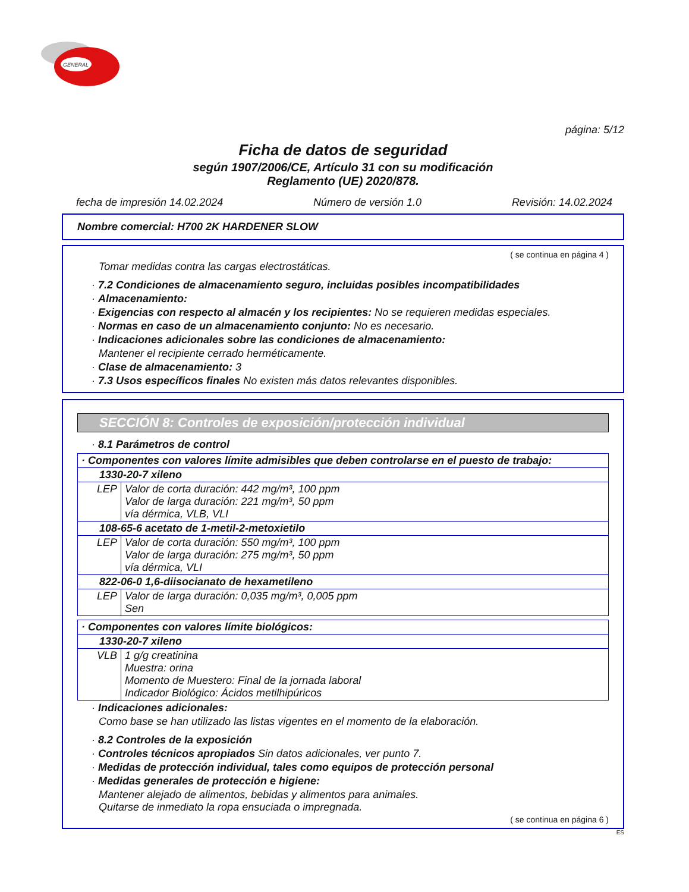GENERAL
página: 5/12
Ficha de datos de seguridad
según 1907/2006/CE, Artículo 31 con su modificación
Reglamento (UE) 2020/878.
fecha de impresión 14.02.2024 Número de versión 1.0 Revisión: 14.02.2024
Nombre comercial: H700 2K HARDENER SLOW
( se continua en página 4 )
Tomar medidas contra las cargas electrostáticas.
· 7.2 Condiciones de almacenamiento seguro, incluidas posibles incompatibilidades
· Almacenamiento:
· Exigencias con respecto al almacén y los recipientes: No se requieren medidas especiales.
· Normas en caso de un almacenamiento conjunto: No es necesario.
· Indicaciones adicionales sobre las condiciones de almacenamiento:
Mantener el recipiente cerrado herméticamente.
· Clase de almacenamiento: 3
· 7.3 Usos específicos finales No existen más datos relevantes disponibles.
SECCIÓN 8: Controles de exposición/protección individual
· 8.1 Parámetros de control
| · Componentes con valores límite admisibles que deben controlarse en el puesto de trabajo: | |
| 1330-20-7 xileno | |
| LEP | Valor de corta duración: 442 mg/m³, 100 ppm Valor de larga duración: 221 mg/m³, 50 ppm vía dérmica, VLB, VLI |
| 108-65-6 acetato de 1-metil-2-metoxietilo | |
| LEP | Valor de corta duración: 550 mg/m³, 100 ppm Valor de larga duración: 275 mg/m³, 50 ppm vía dérmica, VLI |
| 822-06-0 1,6-diisocianato de hexametileno | |
| LEP | Valor de larga duración: 0,035 mg/m³, 0,005 ppm Sen |
| · Componentes con valores límite biológicos: | |
| 1330-20-7 xileno | |
| VLB | 1 g/g creatinina Muestra: orina Momento de Muestero: Final de la jornada laboral Indicador Biológico: Ácidos metilhipúricos |
· Indicaciones adicionales:
Como base se han utilizado las listas vigentes en el momento de la elaboración.
· 8.2 Controles de la exposición
· Controles técnicos apropiados Sin datos adicionales, ver punto 7.
· Medidas de protección individual, tales como equipos de protección personal
· Medidas generales de protección e higiene:
Mantener alejado de alimentos, bebidas y alimentos para animales.
Quitarse de inmediato la ropa ensuciada o impregnada.
( se continua en página 6 )
ES